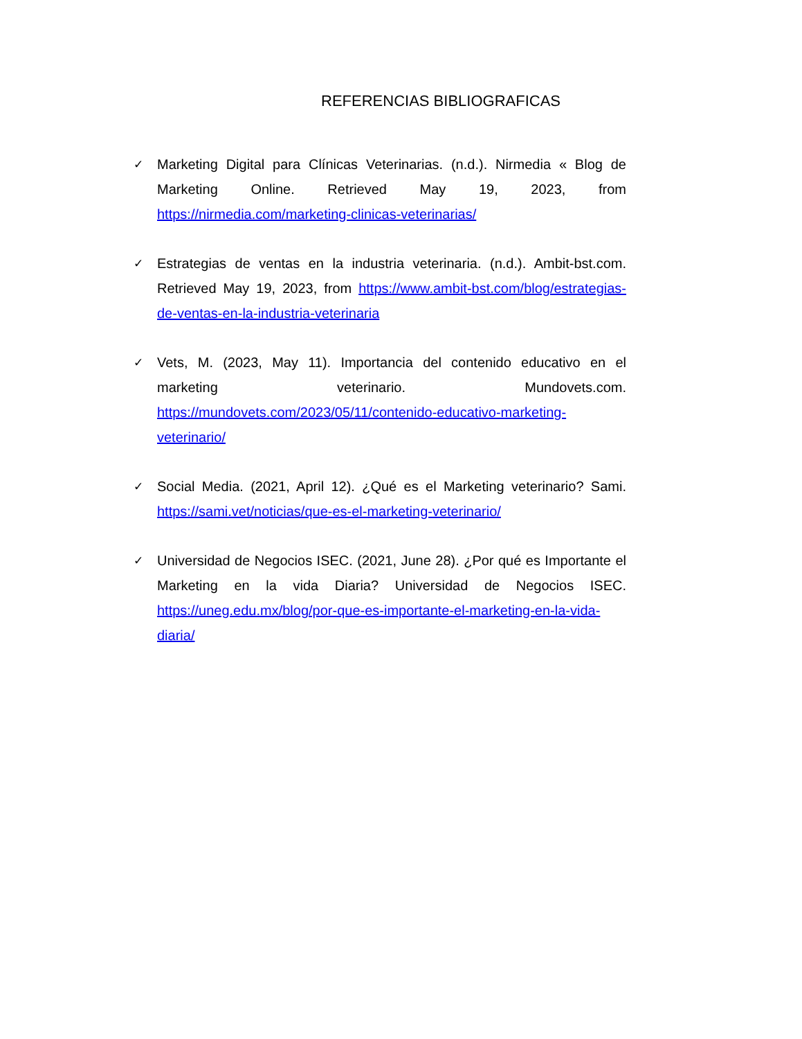REFERENCIAS BIBLIOGRAFICAS
✓
Marketing Digital para Clínicas Veterinarias. (n.d.). Nirmedia « Blog de Marketing Online. Retrieved May 19, 2023, from https://nirmedia.com/marketing-clinicas-veterinarias/
✓
Estrategias de ventas en la industria veterinaria. (n.d.). Ambit-bst.com. Retrieved May 19, 2023, from https://www.ambit-bst.com/blog/estrategias-de-ventas-en-la-industria-veterinaria
✓
Vets, M. (2023, May 11). Importancia del contenido educativo en el marketing veterinario. Mundovets.com. https://mundovets.com/2023/05/11/contenido-educativo-marketing-veterinario/
✓
Social Media. (2021, April 12). ¿Qué es el Marketing veterinario? Sami. https://sami.vet/noticias/que-es-el-marketing-veterinario/
✓
Universidad de Negocios ISEC. (2021, June 28). ¿Por qué es Importante el Marketing en la vida Diaria? Universidad de Negocios ISEC. https://uneg.edu.mx/blog/por-que-es-importante-el-marketing-en-la-vida-diaria/